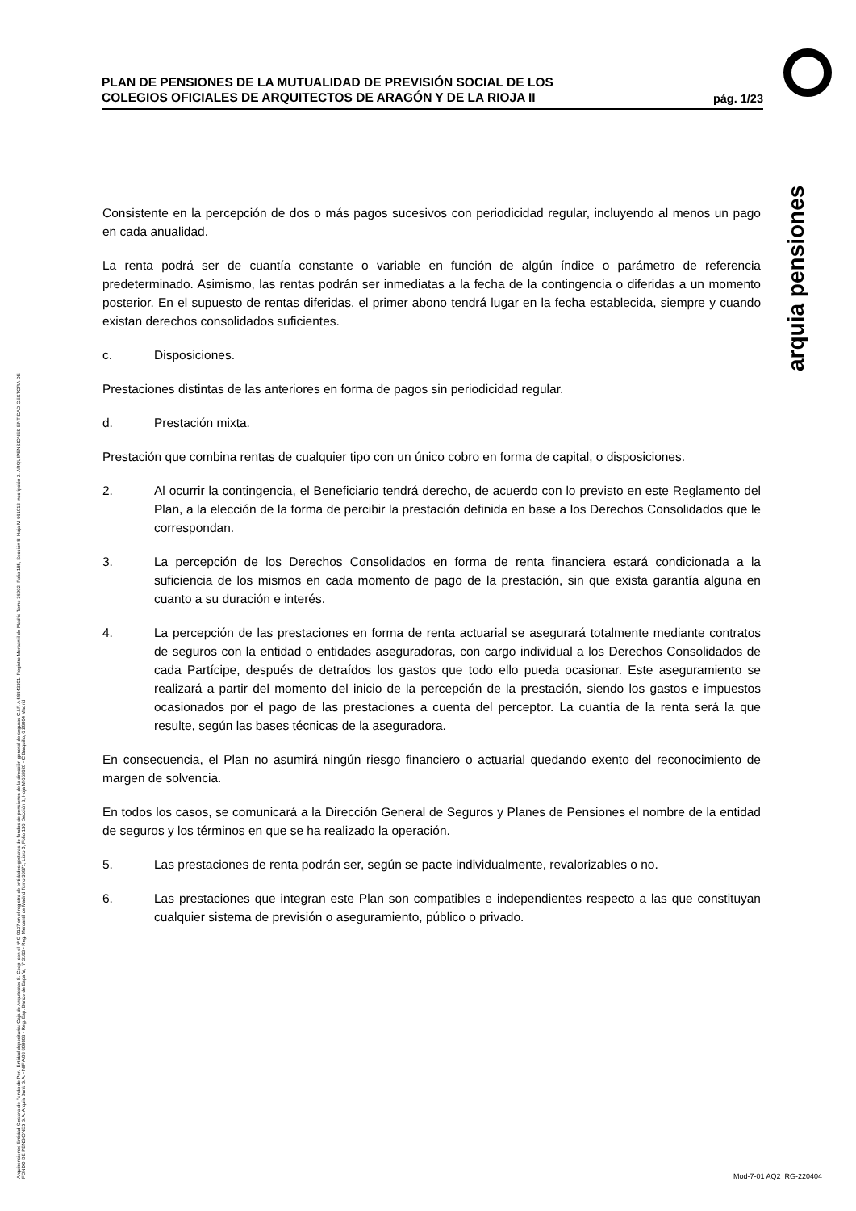PLAN DE PENSIONES DE LA MUTUALIDAD DE PREVISIÓN SOCIAL DE LOS
COLEGIOS OFICIALES DE ARQUITECTOS DE ARAGÓN Y DE LA RIOJA II
pág. 1/23
arquia pensiones
Consistente en la percepción de dos o más pagos sucesivos con periodicidad regular, incluyendo al menos un pago en cada anualidad.
La renta podrá ser de cuantía constante o variable en función de algún índice o parámetro de referencia predeterminado. Asimismo, las rentas podrán ser inmediatas a la fecha de la contingencia o diferidas a un momento posterior. En el supuesto de rentas diferidas, el primer abono tendrá lugar en la fecha establecida, siempre y cuando existan derechos consolidados suficientes.
c. Disposiciones.
Prestaciones distintas de las anteriores en forma de pagos sin periodicidad regular.
d. Prestación mixta.
Prestación que combina rentas de cualquier tipo con un único cobro en forma de capital, o disposiciones.
2. Al ocurrir la contingencia, el Beneficiario tendrá derecho, de acuerdo con lo previsto en este Reglamento del Plan, a la elección de la forma de percibir la prestación definida en base a los Derechos Consolidados que le correspondan.
3. La percepción de los Derechos Consolidados en forma de renta financiera estará condicionada a la suficiencia de los mismos en cada momento de pago de la prestación, sin que exista garantía alguna en cuanto a su duración e interés.
4. La percepción de las prestaciones en forma de renta actuarial se asegurará totalmente mediante contratos de seguros con la entidad o entidades aseguradoras, con cargo individual a los Derechos Consolidados de cada Partícipe, después de detraídos los gastos que todo ello pueda ocasionar. Este aseguramiento se realizará a partir del momento del inicio de la percepción de la prestación, siendo los gastos e impuestos ocasionados por el pago de las prestaciones a cuenta del perceptor. La cuantía de la renta será la que resulte, según las bases técnicas de la aseguradora.
En consecuencia, el Plan no asumirá ningún riesgo financiero o actuarial quedando exento del reconocimiento de margen de solvencia.
En todos los casos, se comunicará a la Dirección General de Seguros y Planes de Pensiones el nombre de la entidad de seguros y los términos en que se ha realizado la operación.
5. Las prestaciones de renta podrán ser, según se pacte individualmente, revalorizables o no.
6. Las prestaciones que integran este Plan son compatibles e independientes respecto a las que constituyan cualquier sistema de previsión o aseguramiento, público o privado.
Arquipensiones Entidad Gestora de Fondo de Pen. Entidad depositaria: Caja de Arquitectos S. Coop. con el nº G 0137 en el registro de entidades gestoras de fondos de pensiones de la dirección general de seguros C.I.F. A 58843301. Registro Mercantil de Madrid Tomo 36992, Folio 185, Sección 8, Hoja M-661013 Inscripción 2. ARQUIPENSIONES ENTIDAD GESTORA DE FONDO DE PENSIONES S.A. Arquia Bank S.A. - NIF A 08 809808 - Reg. Esp. Banco de España, nº 3183 - Reg. Mercantil de Madrid Tomo 36871, Libro 0, Folio 136, Sección 8, Hoja M 659820 - C Barquillo, 6 28004 Madrid
Mod-7-01 AQ2_RG-220404